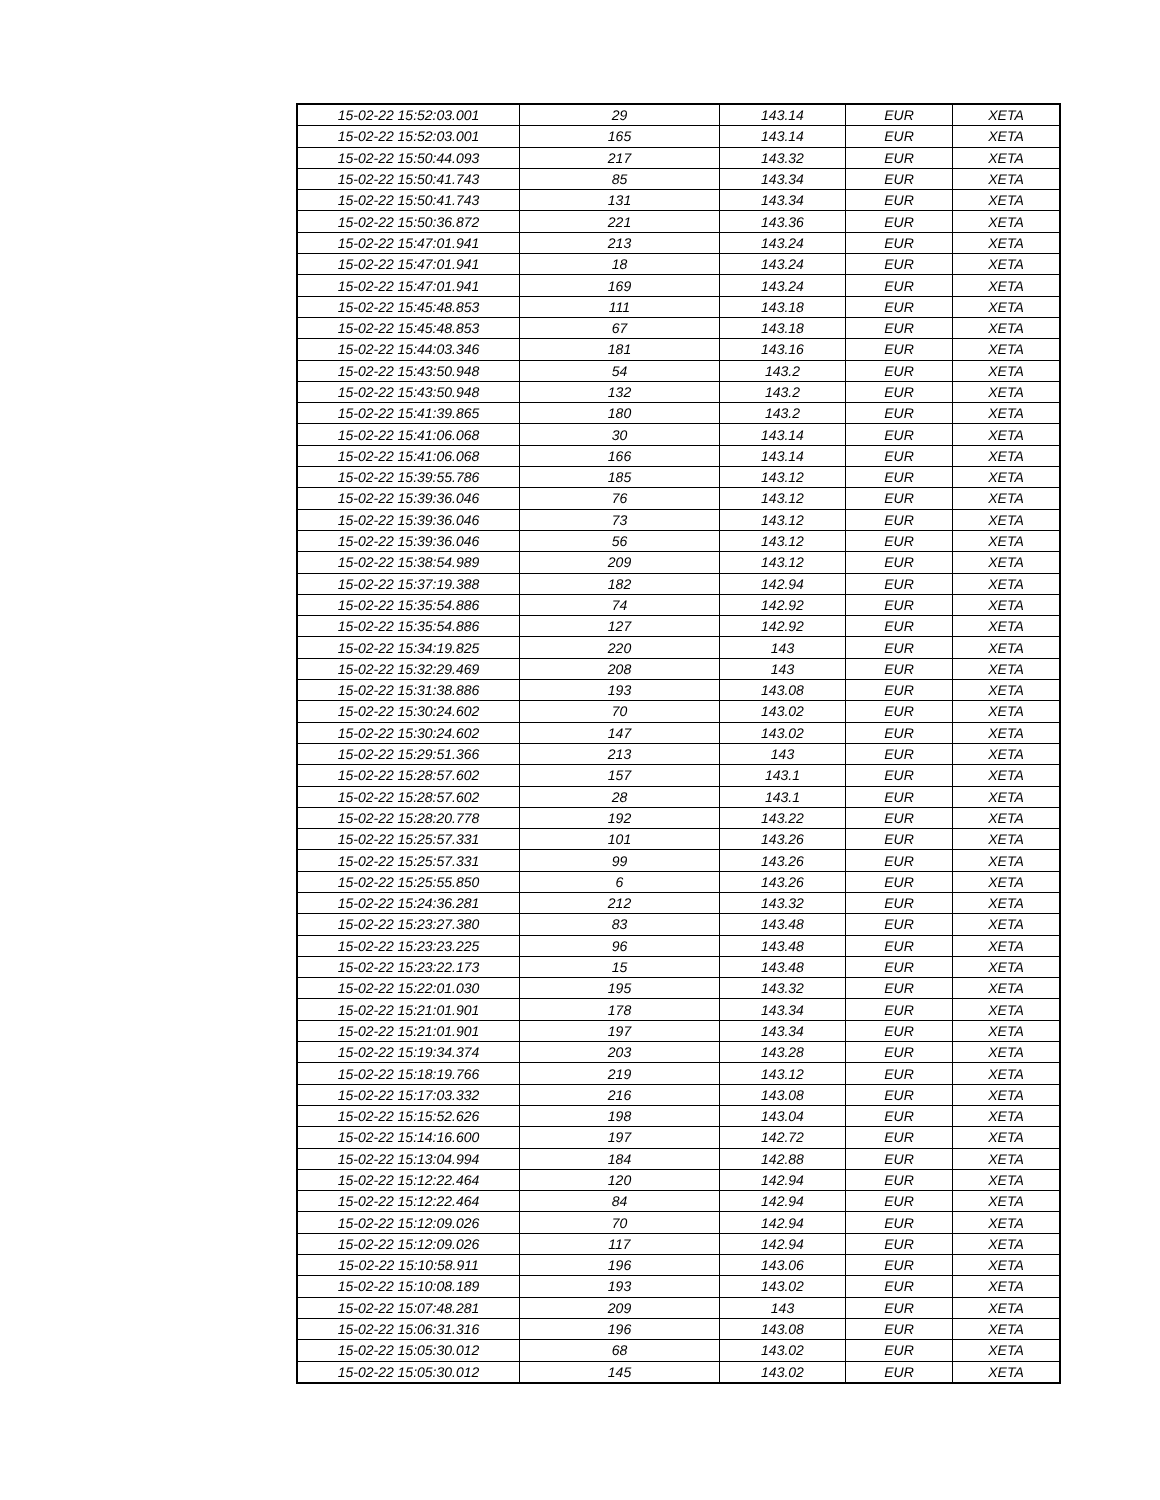| 15-02-22 15:52:03.001 | 29 | 143.14 | EUR | XETA |
| 15-02-22 15:52:03.001 | 165 | 143.14 | EUR | XETA |
| 15-02-22 15:50:44.093 | 217 | 143.32 | EUR | XETA |
| 15-02-22 15:50:41.743 | 85 | 143.34 | EUR | XETA |
| 15-02-22 15:50:41.743 | 131 | 143.34 | EUR | XETA |
| 15-02-22 15:50:36.872 | 221 | 143.36 | EUR | XETA |
| 15-02-22 15:47:01.941 | 213 | 143.24 | EUR | XETA |
| 15-02-22 15:47:01.941 | 18 | 143.24 | EUR | XETA |
| 15-02-22 15:47:01.941 | 169 | 143.24 | EUR | XETA |
| 15-02-22 15:45:48.853 | 111 | 143.18 | EUR | XETA |
| 15-02-22 15:45:48.853 | 67 | 143.18 | EUR | XETA |
| 15-02-22 15:44:03.346 | 181 | 143.16 | EUR | XETA |
| 15-02-22 15:43:50.948 | 54 | 143.2 | EUR | XETA |
| 15-02-22 15:43:50.948 | 132 | 143.2 | EUR | XETA |
| 15-02-22 15:41:39.865 | 180 | 143.2 | EUR | XETA |
| 15-02-22 15:41:06.068 | 30 | 143.14 | EUR | XETA |
| 15-02-22 15:41:06.068 | 166 | 143.14 | EUR | XETA |
| 15-02-22 15:39:55.786 | 185 | 143.12 | EUR | XETA |
| 15-02-22 15:39:36.046 | 76 | 143.12 | EUR | XETA |
| 15-02-22 15:39:36.046 | 73 | 143.12 | EUR | XETA |
| 15-02-22 15:39:36.046 | 56 | 143.12 | EUR | XETA |
| 15-02-22 15:38:54.989 | 209 | 143.12 | EUR | XETA |
| 15-02-22 15:37:19.388 | 182 | 142.94 | EUR | XETA |
| 15-02-22 15:35:54.886 | 74 | 142.92 | EUR | XETA |
| 15-02-22 15:35:54.886 | 127 | 142.92 | EUR | XETA |
| 15-02-22 15:34:19.825 | 220 | 143 | EUR | XETA |
| 15-02-22 15:32:29.469 | 208 | 143 | EUR | XETA |
| 15-02-22 15:31:38.886 | 193 | 143.08 | EUR | XETA |
| 15-02-22 15:30:24.602 | 70 | 143.02 | EUR | XETA |
| 15-02-22 15:30:24.602 | 147 | 143.02 | EUR | XETA |
| 15-02-22 15:29:51.366 | 213 | 143 | EUR | XETA |
| 15-02-22 15:28:57.602 | 157 | 143.1 | EUR | XETA |
| 15-02-22 15:28:57.602 | 28 | 143.1 | EUR | XETA |
| 15-02-22 15:28:20.778 | 192 | 143.22 | EUR | XETA |
| 15-02-22 15:25:57.331 | 101 | 143.26 | EUR | XETA |
| 15-02-22 15:25:57.331 | 99 | 143.26 | EUR | XETA |
| 15-02-22 15:25:55.850 | 6 | 143.26 | EUR | XETA |
| 15-02-22 15:24:36.281 | 212 | 143.32 | EUR | XETA |
| 15-02-22 15:23:27.380 | 83 | 143.48 | EUR | XETA |
| 15-02-22 15:23:23.225 | 96 | 143.48 | EUR | XETA |
| 15-02-22 15:23:22.173 | 15 | 143.48 | EUR | XETA |
| 15-02-22 15:22:01.030 | 195 | 143.32 | EUR | XETA |
| 15-02-22 15:21:01.901 | 178 | 143.34 | EUR | XETA |
| 15-02-22 15:21:01.901 | 197 | 143.34 | EUR | XETA |
| 15-02-22 15:19:34.374 | 203 | 143.28 | EUR | XETA |
| 15-02-22 15:18:19.766 | 219 | 143.12 | EUR | XETA |
| 15-02-22 15:17:03.332 | 216 | 143.08 | EUR | XETA |
| 15-02-22 15:15:52.626 | 198 | 143.04 | EUR | XETA |
| 15-02-22 15:14:16.600 | 197 | 142.72 | EUR | XETA |
| 15-02-22 15:13:04.994 | 184 | 142.88 | EUR | XETA |
| 15-02-22 15:12:22.464 | 120 | 142.94 | EUR | XETA |
| 15-02-22 15:12:22.464 | 84 | 142.94 | EUR | XETA |
| 15-02-22 15:12:09.026 | 70 | 142.94 | EUR | XETA |
| 15-02-22 15:12:09.026 | 117 | 142.94 | EUR | XETA |
| 15-02-22 15:10:58.911 | 196 | 143.06 | EUR | XETA |
| 15-02-22 15:10:08.189 | 193 | 143.02 | EUR | XETA |
| 15-02-22 15:07:48.281 | 209 | 143 | EUR | XETA |
| 15-02-22 15:06:31.316 | 196 | 143.08 | EUR | XETA |
| 15-02-22 15:05:30.012 | 68 | 143.02 | EUR | XETA |
| 15-02-22 15:05:30.012 | 145 | 143.02 | EUR | XETA |